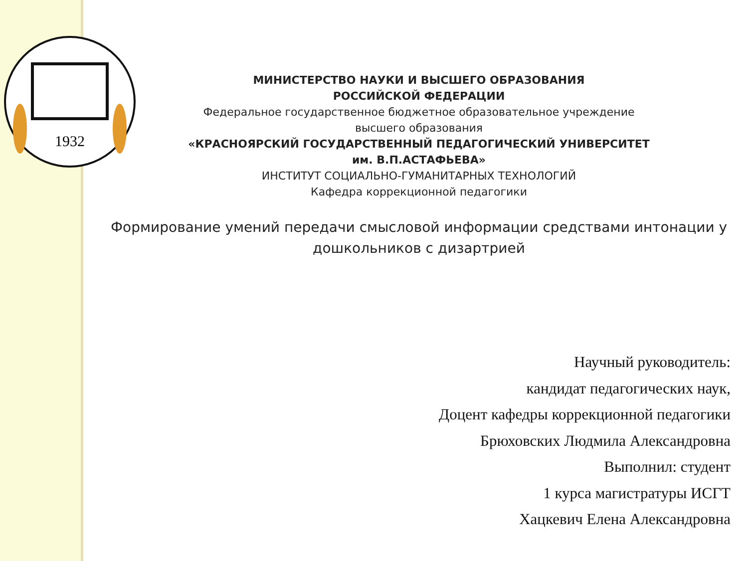1932
МИНИСТЕРСТВО НАУКИ И ВЫСШЕГО ОБРАЗОВАНИЯ
РОССИЙСКОЙ ФЕДЕРАЦИИ
Федеральное государственное бюджетное образовательное учреждение
высшего образования
«КРАСНОЯРСКИЙ ГОСУДАРСТВЕННЫЙ ПЕДАГОГИЧЕСКИЙ УНИВЕРСИТЕТ
им. В.П.АСТАФЬЕВА»
ИНСТИТУТ СОЦИАЛЬНО-ГУМАНИТАРНЫХ ТЕХНОЛОГИЙ
Кафедра коррекционной педагогики
Формирование умений передачи смысловой информации средствами интонации у дошкольников с дизартрией
Научный руководитель:
кандидат педагогических наук,
Доцент кафедры коррекционной педагогики
Брюховских Людмила Александровна
Выполнил: студент
1 курса магистратуры ИСГТ
Хацкевич Елена Александровна